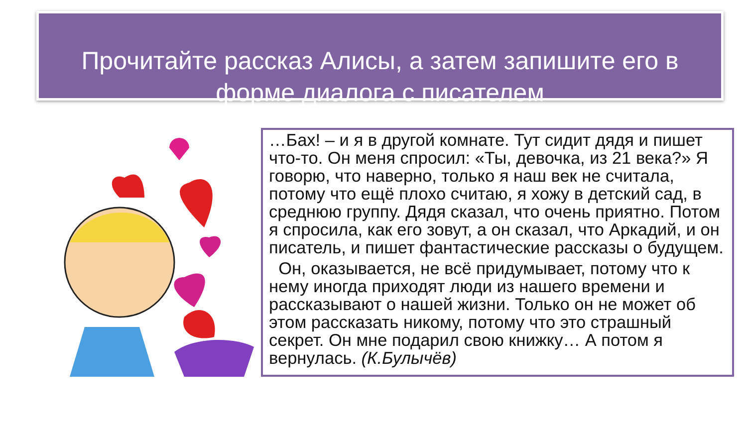Прочитайте рассказ Алисы, а затем запишите его в форме диалога с писателем
…Бах! – и я в другой комнате. Тут сидит дядя и пишет что-то. Он меня спросил: «Ты, девочка, из 21 века?» Я говорю, что наверно, только я наш век не считала, потому что ещё плохо считаю, я хожу в детский сад, в среднюю группу. Дядя сказал, что очень приятно. Потом я спросила, как его зовут, а он сказал, что Аркадий, и он писатель, и пишет фантастические рассказы о будущем.
Он, оказывается, не всё придумывает, потому что к нему иногда приходят люди из нашего времени и рассказывают о нашей жизни. Только он не может об этом рассказать никому, потому что это страшный секрет. Он мне подарил свою книжку… А потом я вернулась. (К.Булычёв)